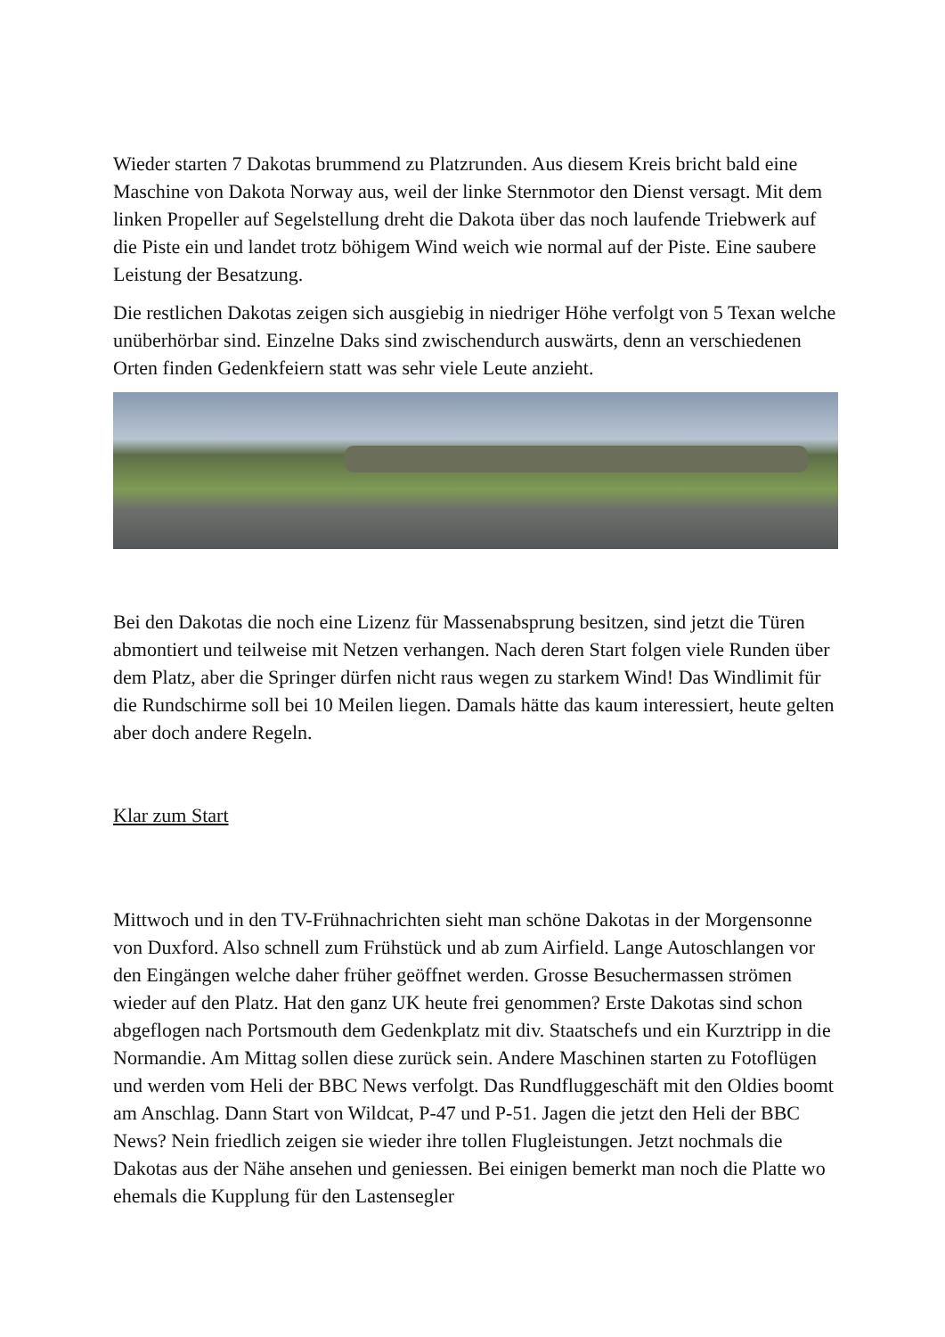Wieder starten 7 Dakotas brummend zu Platzrunden. Aus diesem Kreis bricht bald eine Maschine von Dakota Norway aus, weil der linke Sternmotor den Dienst versagt. Mit dem linken Propeller auf Segelstellung dreht die Dakota über das noch laufende Triebwerk auf die Piste ein und landet trotz böhigem Wind weich wie normal auf der Piste. Eine saubere Leistung der Besatzung.
Die restlichen Dakotas zeigen sich ausgiebig in niedriger Höhe verfolgt von 5 Texan welche unüberhörbar sind. Einzelne Daks sind zwischendurch auswärts, denn an verschiedenen Orten finden Gedenkfeiern statt was sehr viele Leute anzieht.
Bei den Dakotas die noch eine Lizenz für Massenabsprung besitzen, sind jetzt die Türen abmontiert und teilweise mit Netzen verhangen. Nach deren Start folgen viele Runden über dem Platz, aber die Springer dürfen nicht raus wegen zu starkem Wind! Das Windlimit für die Rundschirme soll bei 10 Meilen liegen. Damals hätte das kaum interessiert, heute gelten aber doch andere Regeln.
Klar zum Start
Mittwoch und in den TV-Frühnachrichten sieht man schöne Dakotas in der Morgensonne von Duxford. Also schnell zum Frühstück und ab zum Airfield. Lange Autoschlangen vor den Eingängen welche daher früher geöffnet werden. Grosse Besuchermassen strömen wieder auf den Platz. Hat den ganz UK heute frei genommen? Erste Dakotas sind schon abgeflogen nach Portsmouth dem Gedenkplatz mit div. Staatschefs und ein Kurztripp in die Normandie. Am Mittag sollen diese zurück sein. Andere Maschinen starten zu Fotoflügen und werden vom Heli der BBC News verfolgt. Das Rundfluggeschäft mit den Oldies boomt am Anschlag. Dann Start von Wildcat, P-47 und P-51. Jagen die jetzt den Heli der BBC News? Nein friedlich zeigen sie wieder ihre tollen Flugleistungen. Jetzt nochmals die Dakotas aus der Nähe ansehen und geniessen. Bei einigen bemerkt man noch die Platte wo ehemals die Kupplung für den Lastensegler